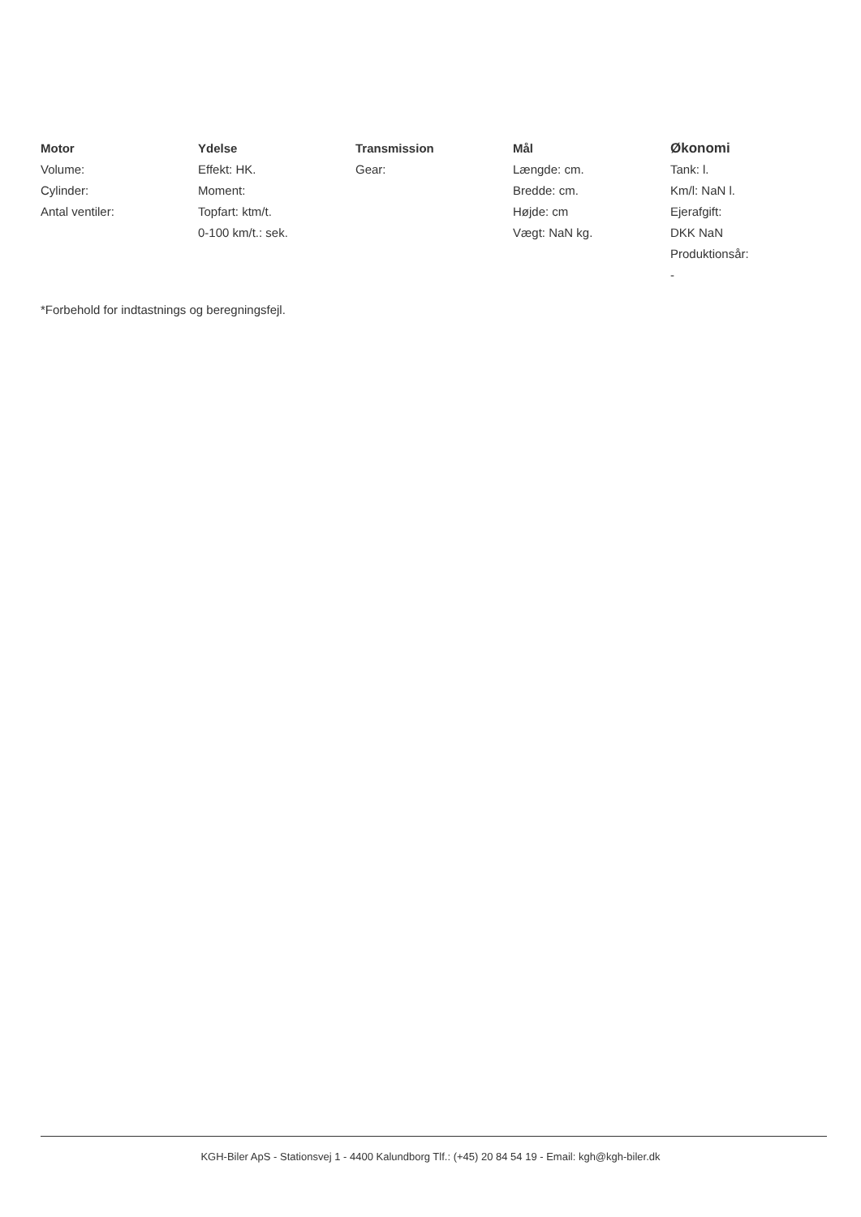Motor
Volume:
Cylinder:
Antal ventiler:
Ydelse
Effekt: HK.
Moment:
Topfart: ktm/t.
0-100 km/t.: sek.
Transmission
Gear:
Mål
Længde: cm.
Bredde: cm.
Højde: cm
Vægt: NaN kg.
Økonomi
Tank: l.
Km/l: NaN l.
Ejerafgift:
DKK NaN
Produktionsår:
-
*Forbehold for indtastnings og beregningsfejl.
KGH-Biler ApS - Stationsvej 1 - 4400 Kalundborg Tlf.: (+45) 20 84 54 19 - Email: kgh@kgh-biler.dk